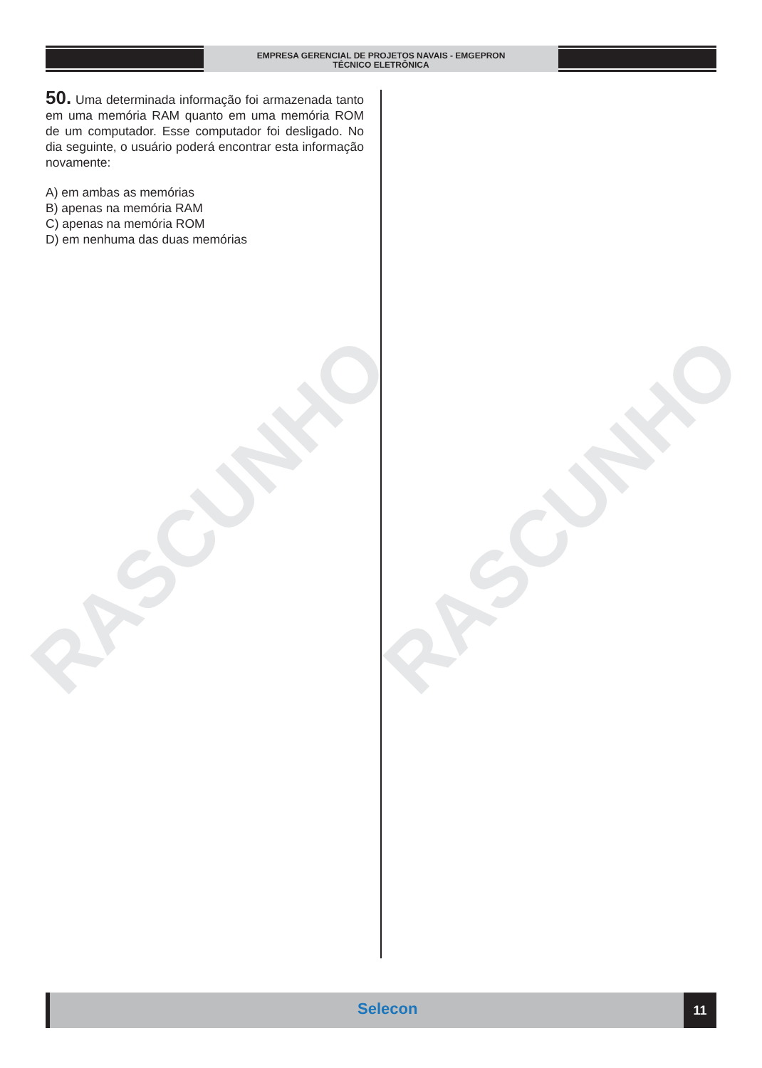EMPRESA GERENCIAL DE PROJETOS NAVAIS - EMGEPRON
TÉCNICO ELETRÔNICA
RASCUNHO RASCUNHO
50. Uma determinada informação foi armazenada tanto em uma memória RAM quanto em uma memória ROM de um computador. Esse computador foi desligado. No dia seguinte, o usuário poderá encontrar esta informação novamente:
A) em ambas as memórias
B) apenas na memória RAM
C) apenas na memória ROM
D) em nenhuma das duas memórias
Selecon 11